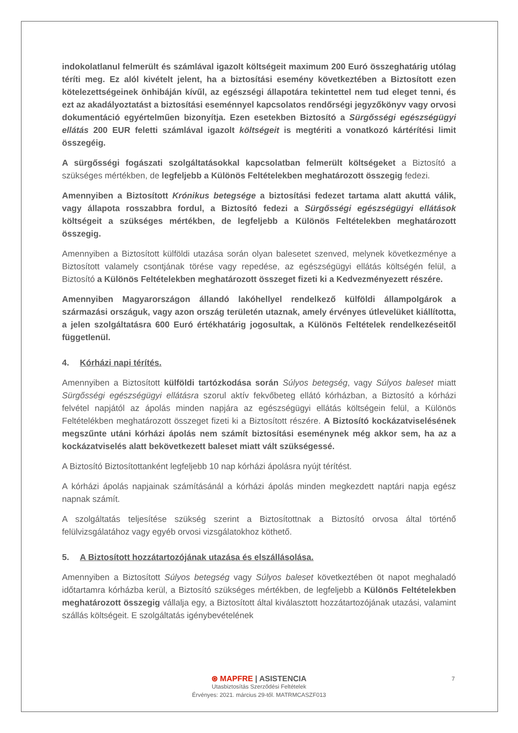indokolatlanul felmerült és számlával igazolt költségeit maximum 200 Euró összeghatárig utólag téríti meg. Ez alól kivételt jelent, ha a biztosítási esemény következtében a Biztosított ezen kötelezettségeinek önhibáján kívűl, az egészségi állapotára tekintettel nem tud eleget tenni, és ezt az akadályoztatást a biztosítási eseménnyel kapcsolatos rendőrségi jegyzőkönyv vagy orvosi dokumentáció egyértelműen bizonyítja. Ezen esetekben Biztosító a Sürgősségi egészségügyi ellátás 200 EUR feletti számlával igazolt költségeit is megtériti a vonatkozó kártérítési limit összegéig.
A sürgősségi fogászati szolgáltatásokkal kapcsolatban felmerült költségeket a Biztosító a szükséges mértékben, de legfeljebb a Különös Feltételekben meghatározott összegig fedezi.
Amennyiben a Biztosított Krónikus betegsége a biztosítási fedezet tartama alatt akuttá válik, vagy állapota rosszabbra fordul, a Biztosító fedezi a Sürgősségi egészségügyi ellátások költségeit a szükséges mértékben, de legfeljebb a Különös Feltételekben meghatározott összegig.
Amennyiben a Biztosított külföldi utazása során olyan balesetet szenved, melynek következménye a Biztosított valamely csontjának törése vagy repedése, az egészségügyi ellátás költségén felül, a Biztosító a Különös Feltételekben meghatározott összeget fizeti ki a Kedvezményezett részére.
Amennyiben Magyarországon állandó lakóhellyel rendelkező külföldi állampolgárok a származási országuk, vagy azon ország területén utaznak, amely érvényes útlevelüket kiállította, a jelen szolgáltatásra 600 Euró értékhatárig jogosultak, a Különös Feltételek rendelkezéseitől függetlenül.
4. Kórházi napi térítés.
Amennyiben a Biztosított külföldi tartózkodása során Súlyos betegség, vagy Súlyos baleset miatt Sürgősségi egészségügyi ellátásra szorul aktív fekvőbeteg ellátó kórházban, a Biztosító a kórházi felvétel napjától az ápolás minden napjára az egészségügyi ellátás költségein felül, a Különös Feltételékben meghatározott összeget fizeti ki a Biztosított részére. A Biztosító kockázatviselésének megszűnte utáni kórházi ápolás nem számít biztosítási eseménynek még akkor sem, ha az a kockázatviselés alatt bekövetkezett baleset miatt vált szükségessé.
A Biztosító Biztosítottanként legfeljebb 10 nap kórházi ápolásra nyújt térítést.
A kórházi ápolás napjainak számításánál a kórházi ápolás minden megkezdett naptári napja egész napnak számít.
A szolgáltatás teljesítése szükség szerint a Biztosítottnak a Biztosító orvosa által történő felülvizsgálatához vagy egyéb orvosi vizsgálatokhoz köthető.
5. A Biztosított hozzátartozójának utazása és elszállásolása.
Amennyiben a Biztosított Súlyos betegség vagy Súlyos baleset következtében öt napot meghaladó időtartamra kórházba kerül, a Biztosító szükséges mértékben, de legfeljebb a Különös Feltételekben meghatározott összegig vállalja egy, a Biztosított által kiválasztott hozzátartozójának utazási, valamint szállás költségeit. E szolgáltatás igénybevételének
7
⊛ MAPFRE | ASISTENCIA
Utasbiztosítás Szerződési Feltételek
Érvényes: 2021. március 29-től. MATRMCASZF013